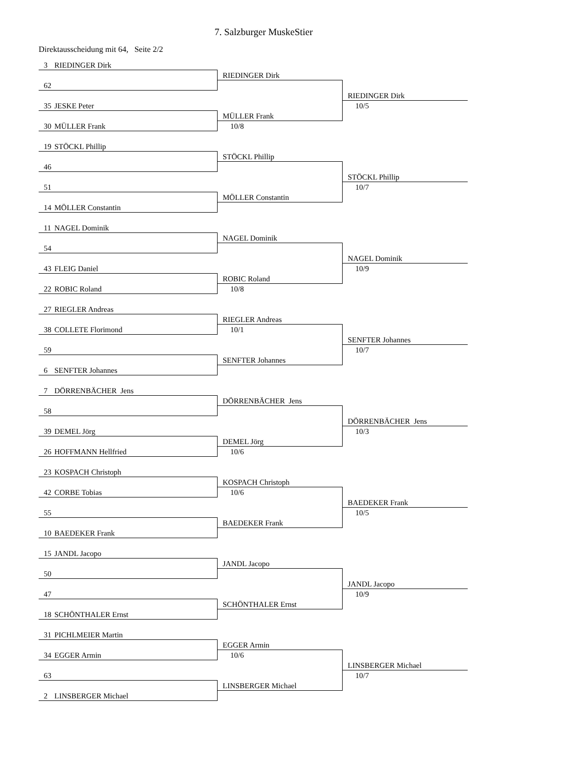7. Salzburger MuskeStier
Direktausscheidung mit 64, Seite 2/2
3 RIEDINGER Dirk
62
RIEDINGER Dirk
35 JESKE Peter
30 MÜLLER Frank
MÜLLER Frank
10/8
RIEDINGER Dirk
10/5
19 STÖCKL Phillip
46
STÖCKL Phillip
51
14 MÖLLER Constantin
MÖLLER Constantin
STÖCKL Phillip
10/7
11 NAGEL Dominik
54
NAGEL Dominik
43 FLEIG Daniel
22 ROBIC Roland
ROBIC Roland
10/8
NAGEL Dominik
10/9
27 RIEGLER Andreas
38 COLLETE Florimond
RIEGLER Andreas
10/1
59
6 SENFTER Johannes
SENFTER Johannes
SENFTER Johannes
10/7
7 DÖRRENBÄCHER Jens
58
DÖRRENBÄCHER Jens
39 DEMEL Jörg
26 HOFFMANN Hellfried
DEMEL Jörg
10/6
DÖRRENBÄCHER Jens
10/3
23 KOSPACH Christoph
42 CORBE Tobias
KOSPACH Christoph
10/6
55
10 BAEDEKER Frank
BAEDEKER Frank
BAEDEKER Frank
10/5
15 JANDL Jacopo
50
JANDL Jacopo
47
18 SCHÖNTHALER Ernst
SCHÖNTHALER Ernst
JANDL Jacopo
10/9
31 PICHLMEIER Martin
34 EGGER Armin
EGGER Armin
10/6
63
2 LINSBERGER Michael
LINSBERGER Michael
LINSBERGER Michael
10/7